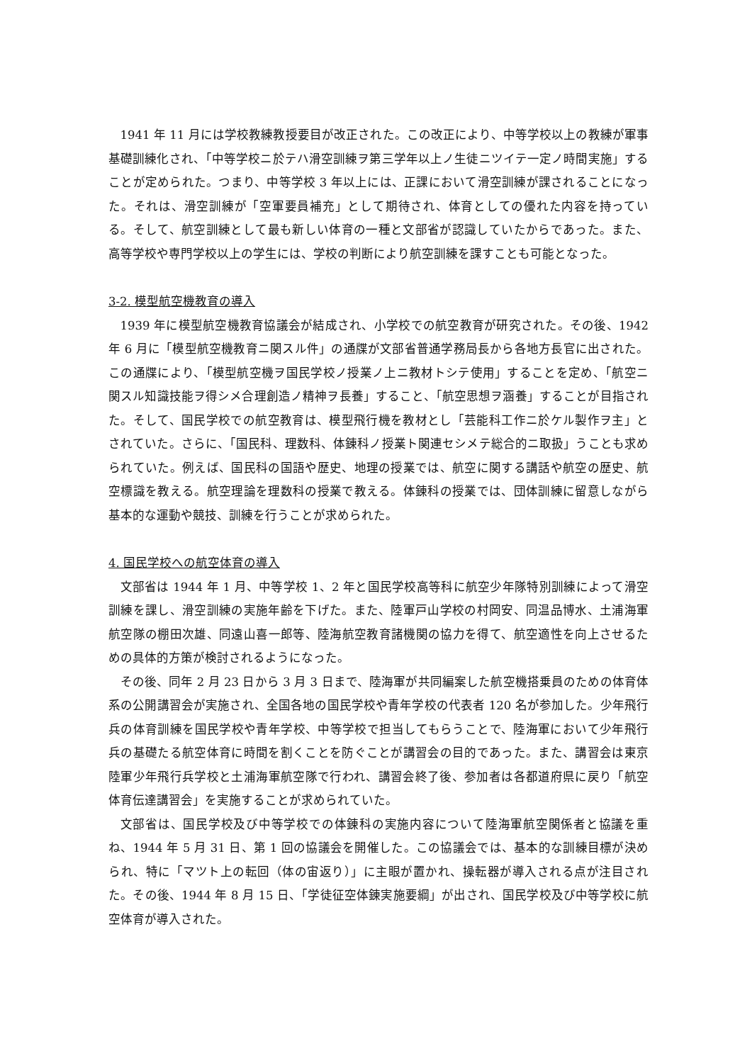1941 年 11 月には学校教練教授要目が改正された。この改正により、中等学校以上の教練が軍事基礎訓練化され、「中等学校ニ於テハ滑空訓練ヲ第三学年以上ノ生徒ニツイテ一定ノ時間実施」することが定められた。つまり、中等学校 3 年以上には、正課において滑空訓練が課されることになった。それは、滑空訓練が「空軍要員補充」として期待され、体育としての優れた内容を持っている。そして、航空訓練として最も新しい体育の一種と文部省が認識していたからであった。また、高等学校や専門学校以上の学生には、学校の判断により航空訓練を課すことも可能となった。
3-2. 模型航空機教育の導入
1939 年に模型航空機教育協議会が結成され、小学校での航空教育が研究された。その後、1942 年 6 月に「模型航空機教育ニ関スル件」の通牒が文部省普通学務局長から各地方長官に出された。この通牒により、「模型航空機ヲ国民学校ノ授業ノ上ニ教材トシテ使用」することを定め、「航空ニ関スル知識技能ヲ得シメ合理創造ノ精神ヲ長養」すること、「航空思想ヲ涵養」することが目指された。そして、国民学校での航空教育は、模型飛行機を教材とし「芸能科工作ニ於ケル製作ヲ主」とされていた。さらに、「国民科、理数科、体錬科ノ授業ト関連セシメテ総合的ニ取扱」うことも求められていた。例えば、国民科の国語や歴史、地理の授業では、航空に関する講話や航空の歴史、航空標識を教える。航空理論を理数科の授業で教える。体錬科の授業では、団体訓練に留意しながら基本的な運動や競技、訓練を行うことが求められた。
4. 国民学校への航空体育の導入
文部省は 1944 年 1 月、中等学校 1、2 年と国民学校高等科に航空少年隊特別訓練によって滑空訓練を課し、滑空訓練の実施年齢を下げた。また、陸軍戸山学校の村岡安、同温品博水、土浦海軍航空隊の棚田次雄、同遠山喜一郎等、陸海航空教育諸機関の協力を得て、航空適性を向上させるための具体的方策が検討されるようになった。
その後、同年 2 月 23 日から 3 月 3 日まで、陸海軍が共同編案した航空機搭乗員のための体育体系の公開講習会が実施され、全国各地の国民学校や青年学校の代表者 120 名が参加した。少年飛行兵の体育訓練を国民学校や青年学校、中等学校で担当してもらうことで、陸海軍において少年飛行兵の基礎たる航空体育に時間を割くことを防ぐことが講習会の目的であった。また、講習会は東京陸軍少年飛行兵学校と土浦海軍航空隊で行われ、講習会終了後、参加者は各都道府県に戻り「航空体育伝達講習会」を実施することが求められていた。
文部省は、国民学校及び中等学校での体錬科の実施内容について陸海軍航空関係者と協議を重ね、1944 年 5 月 31 日、第 1 回の協議会を開催した。この協議会では、基本的な訓練目標が決められ、特に「マツト上の転回（体の宙返り）」に主眼が置かれ、操転器が導入される点が注目された。その後、1944 年 8 月 15 日、「学徒征空体錬実施要綱」が出され、国民学校及び中等学校に航空体育が導入された。